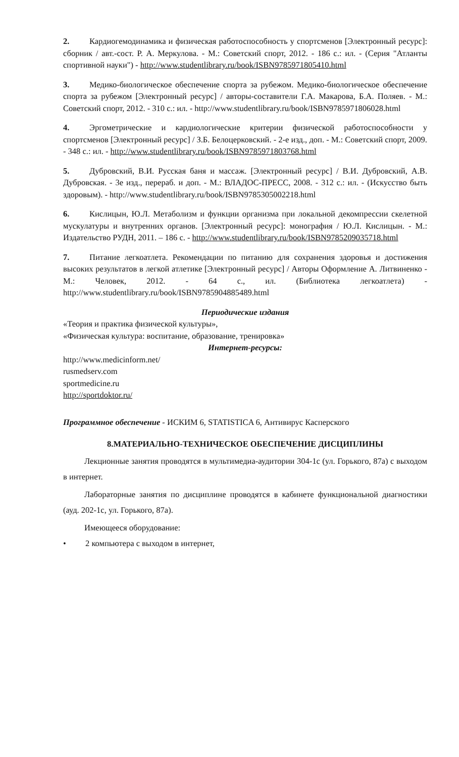2. Кардиогемодинамика и физическая работоспособность у спортсменов [Электронный ресурс]: сборник / авт.-сост. Р. А. Меркулова. - М.: Советский спорт, 2012. - 186 с.: ил. - (Серия "Атланты спортивной науки") - http://www.studentlibrary.ru/book/ISBN9785971805410.html
3. Медико-биологическое обеспечение спорта за рубежом. Медико-биологическое обеспечение спорта за рубежом [Электронный ресурс] / авторы-составители Г.А. Макарова, Б.А. Поляев. - М.: Советский спорт, 2012. - 310 с.: ил. - http://www.studentlibrary.ru/book/ISBN9785971806028.html
4. Эргометрические и кардиологические критерии физической работоспособности у спортсменов [Электронный ресурс] / З.Б. Белоцерковский. - 2-е изд., доп. - М.: Советский спорт, 2009. - 348 с.: ил. - http://www.studentlibrary.ru/book/ISBN9785971803768.html
5. Дубровский, В.И. Русская баня и массаж. [Электронный ресурс] / В.И. Дубровский, А.В. Дубровская. - 3е изд., перераб. и доп. - М.: ВЛАДОС-ПРЕСС, 2008. - 312 с.: ил. - (Искусство быть здоровым). - http://www.studentlibrary.ru/book/ISBN9785305002218.html
6. Кислицын, Ю.Л. Метаболизм и функции организма при локальной декомпрессии скелетной мускулатуры и внутренних органов. [Электронный ресурс]: монография / Ю.Л. Кислицын. - М.: Издательство РУДН, 2011. – 186 с. - http://www.studentlibrary.ru/book/ISBN9785209035718.html
7. Питание легкоатлета. Рекомендации по питанию для сохранения здоровья и достижения высоких результатов в легкой атлетике [Электронный ресурс] / Авторы Оформление А. Литвиненко - М.: Человек, 2012. - 64 с., ил. (Библиотека легкоатлета) - http://www.studentlibrary.ru/book/ISBN9785904885489.html
Периодические издания
«Теория и практика физической культуры»,
«Физическая культура: воспитание, образование, тренировка»
Интернет-ресурсы:
http://www.medicinform.net/
rusmedserv.com
sportmedicine.ru
http://sportdoktor.ru/
Программное обеспечение - ИСКИМ 6, STATISTICA 6, Антивирус Касперского
8.МАТЕРИАЛЬНО-ТЕХНИЧЕСКОЕ ОБЕСПЕЧЕНИЕ ДИСЦИПЛИНЫ
Лекционные занятия проводятся в мультимедиа-аудитории 304-1с (ул. Горького, 87а) с выходом в интернет.
Лабораторные занятия по дисциплине проводятся в кабинете функциональной диагностики (ауд. 202-1с, ул. Горького, 87а).
Имеющееся оборудование:
• 2 компьютера с выходом в интернет,